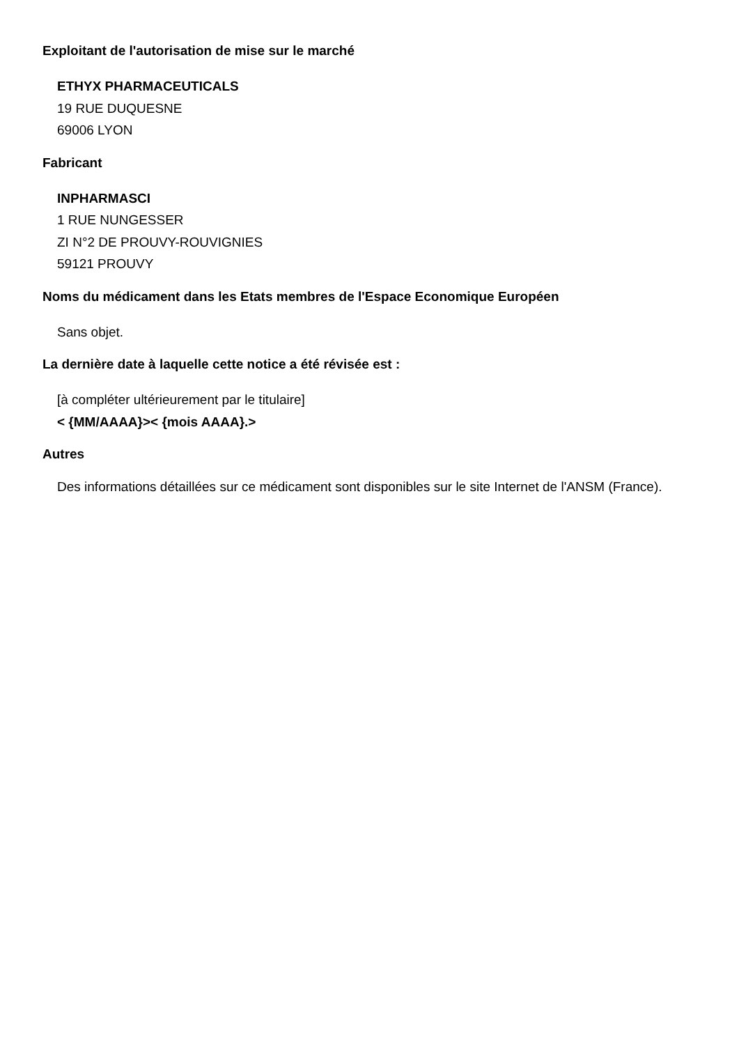Exploitant de l'autorisation de mise sur le marché
ETHYX PHARMACEUTICALS
19 RUE DUQUESNE
69006 LYON
Fabricant
INPHARMASCI
1 RUE NUNGESSER
ZI N°2 DE PROUVY-ROUVIGNIES
59121 PROUVY
Noms du médicament dans les Etats membres de l'Espace Economique Européen
Sans objet.
La dernière date à laquelle cette notice a été révisée est :
[à compléter ultérieurement par le titulaire]
< {MM/AAAA}>< {mois AAAA}.>
Autres
Des informations détaillées sur ce médicament sont disponibles sur le site Internet de l'ANSM (France).